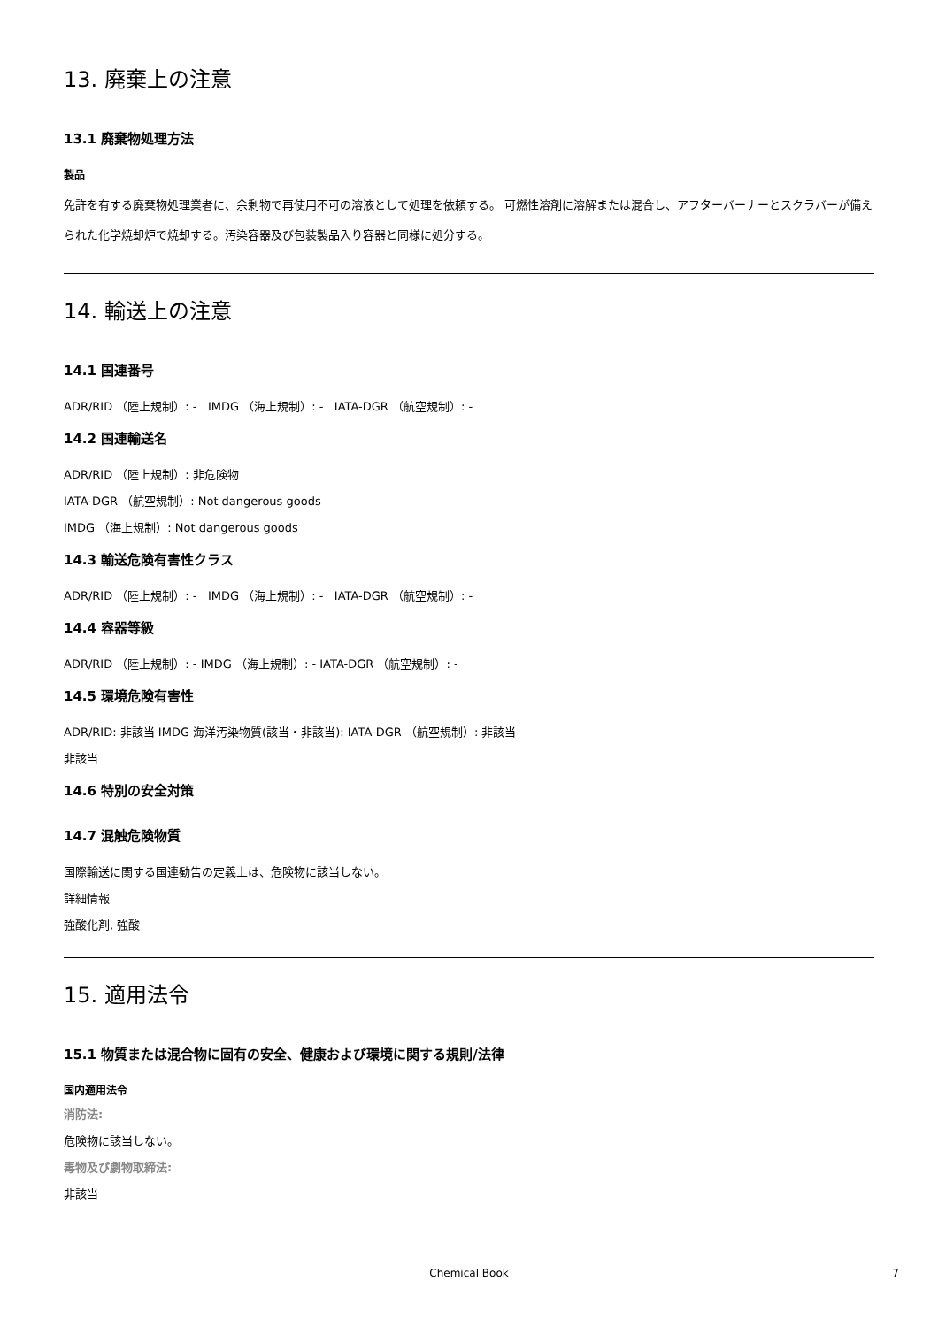13. 廃棄上の注意
13.1 廃棄物処理方法
製品
免許を有する廃棄物処理業者に、余剰物で再使用不可の溶液として処理を依頼する。 可燃性溶剤に溶解または混合し、アフターバーナーとスクラバーが備えられた化学焼却炉で焼却する。汚染容器及び包装製品入り容器と同様に処分する。
14. 輸送上の注意
14.1 国連番号
ADR/RID （陸上規制）: - IMDG （海上規制）: - IATA-DGR （航空規制）: -
14.2 国連輸送名
ADR/RID （陸上規制）: 非危険物
IATA-DGR （航空規制）: Not dangerous goods
IMDG （海上規制）: Not dangerous goods
14.3 輸送危険有害性クラス
ADR/RID （陸上規制）: - IMDG （海上規制）: - IATA-DGR （航空規制）: -
14.4 容器等級
ADR/RID （陸上規制）: - IMDG （海上規制）: - IATA-DGR （航空規制）: -
14.5 環境危険有害性
ADR/RID: 非該当 IMDG 海洋汚染物質(該当・非該当): IATA-DGR （航空規制）: 非該当
非該当
14.6 特別の安全対策
14.7 混触危険物質
国際輸送に関する国連勧告の定義上は、危険物に該当しない。
詳細情報
強酸化剤, 強酸
15. 適用法令
15.1 物質または混合物に固有の安全、健康および環境に関する規則/法律
国内適用法令
消防法:
危険物に該当しない。
毒物及び劇物取締法:
非該当
Chemical Book 7